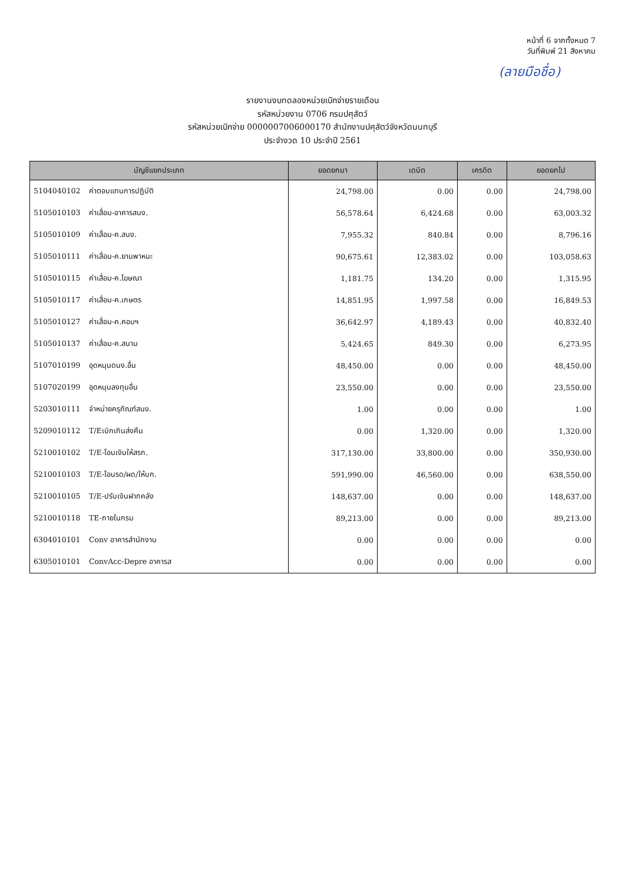หน้าที่ 6 จากทั้งหมด 7
วันที่พิมพ์ 21 สิงหาคม
(ลายมือชื่อ)
รายงานงบทดลองหน่วยเบิกจ่ายรายเดือน
รหัสหน่วยงาน 0706 กรมปศุสัตว์
รหัสหน่วยเบิกจ่าย 0000007006000170 สำนักงานปศุสัตว์จังหวัดนนทบุรี
ประจำงวด 10 ประจำปี 2561
| บัญชีแยกประเภท | ยอดยกมา | เดบิต | เครดิต | ยอดยกไป |
| --- | --- | --- | --- | --- |
| 5104040102 ค่าตอบแทนการปฏิบัติ | 24,798.00 | 0.00 | 0.00 | 24,798.00 |
| 5105010103 ค่าเสื่อม-อาคารสนง. | 56,578.64 | 6,424.68 | 0.00 | 63,003.32 |
| 5105010109 ค่าเสื่อม-ค.สนง. | 7,955.32 | 840.84 | 0.00 | 8,796.16 |
| 5105010111 ค่าเสื่อม-ค.ยานพาหนะ | 90,675.61 | 12,383.02 | 0.00 | 103,058.63 |
| 5105010115 ค่าเสื่อม-ค.โฆษณา | 1,181.75 | 134.20 | 0.00 | 1,315.95 |
| 5105010117 ค่าเสื่อม-ค.เกษตร | 14,851.95 | 1,997.58 | 0.00 | 16,849.53 |
| 5105010127 ค่าเสื่อม-ค.คอมฯ | 36,642.97 | 4,189.43 | 0.00 | 40,832.40 |
| 5105010137 ค่าเสื่อม-ค.สนาม | 5,424.65 | 849.30 | 0.00 | 6,273.95 |
| 5107010199 อุดหนุนดนง.อื่น | 48,450.00 | 0.00 | 0.00 | 48,450.00 |
| 5107020199 อุดหนุนลงทุนอื่น | 23,550.00 | 0.00 | 0.00 | 23,550.00 |
| 5203010111 จำหน่ายครุภัณฑ์สนง. | 1.00 | 0.00 | 0.00 | 1.00 |
| 5209010112 T/Eเบิกเกินส่งคืน | 0.00 | 1,320.00 | 0.00 | 1,320.00 |
| 5210010102 T/E-โอนเงินให้สรก. | 317,130.00 | 33,800.00 | 0.00 | 350,930.00 |
| 5210010103 T/E-โอนรด/ผด/ให้บก. | 591,990.00 | 46,560.00 | 0.00 | 638,550.00 |
| 5210010105 T/E-ปรับเงินฝากคลัง | 148,637.00 | 0.00 | 0.00 | 148,637.00 |
| 5210010118 TE-ภายในกรม | 89,213.00 | 0.00 | 0.00 | 89,213.00 |
| 6304010101 Conv อาคารสำนักงาน | 0.00 | 0.00 | 0.00 | 0.00 |
| 6305010101 ConvAcc-Depre อาคารส | 0.00 | 0.00 | 0.00 | 0.00 |